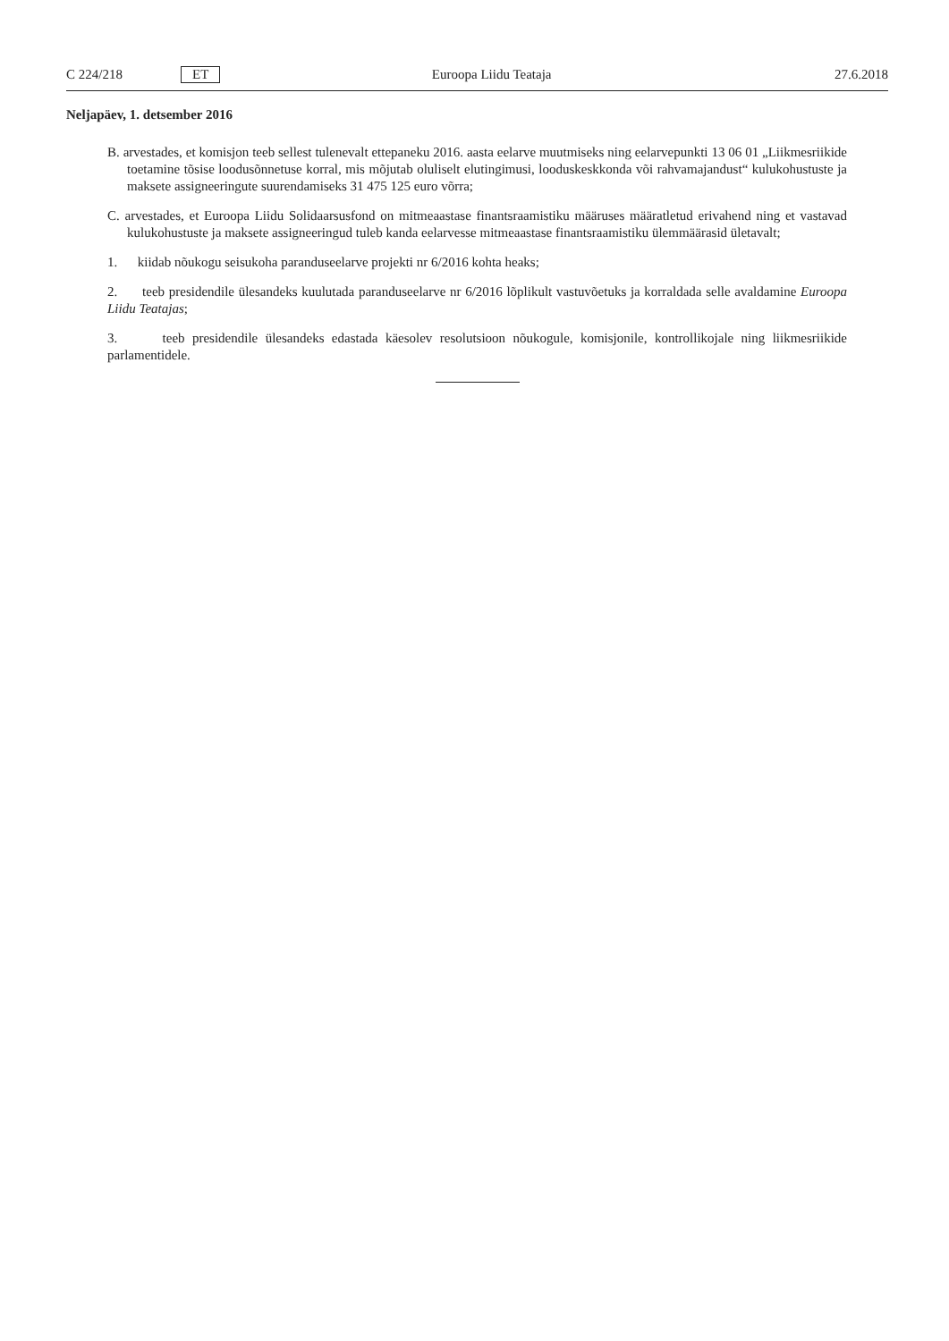C 224/218 ET Euroopa Liidu Teataja 27.6.2018
Neljapäev, 1. detsember 2016
B. arvestades, et komisjon teeb sellest tulenevalt ettepaneku 2016. aasta eelarve muutmiseks ning eelarvepunkti 13 06 01 „Liikmesriikide toetamine tõsise loodusõnnetuse korral, mis mõjutab oluliselt elutingimusi, looduskeskkonda või rahvamajandust“ kulukohustuste ja maksete assigneeringute suurendamiseks 31 475 125 euro võrra;
C. arvestades, et Euroopa Liidu Solidaarsusfond on mitmeaastase finantsraamistiku määruses määratletud erivahend ning et vastavad kulukohustuste ja maksete assigneeringud tuleb kanda eelarvesse mitmeaastase finantsraamistiku ülemmäärasid ületavalt;
1. kiidab nõukogu seisukoha paranduseelarve projekti nr 6/2016 kohta heaks;
2. teeb presidendile ülesandeks kuulutada paranduseelarve nr 6/2016 lõplikult vastuvõetuks ja korraldada selle avaldamine Euroopa Liidu Teatajas;
3. teeb presidendile ülesandeks edastada käesolev resolutsioon nõukogule, komisjonile, kontrollikojale ning liikmesriikide parlamentidele.